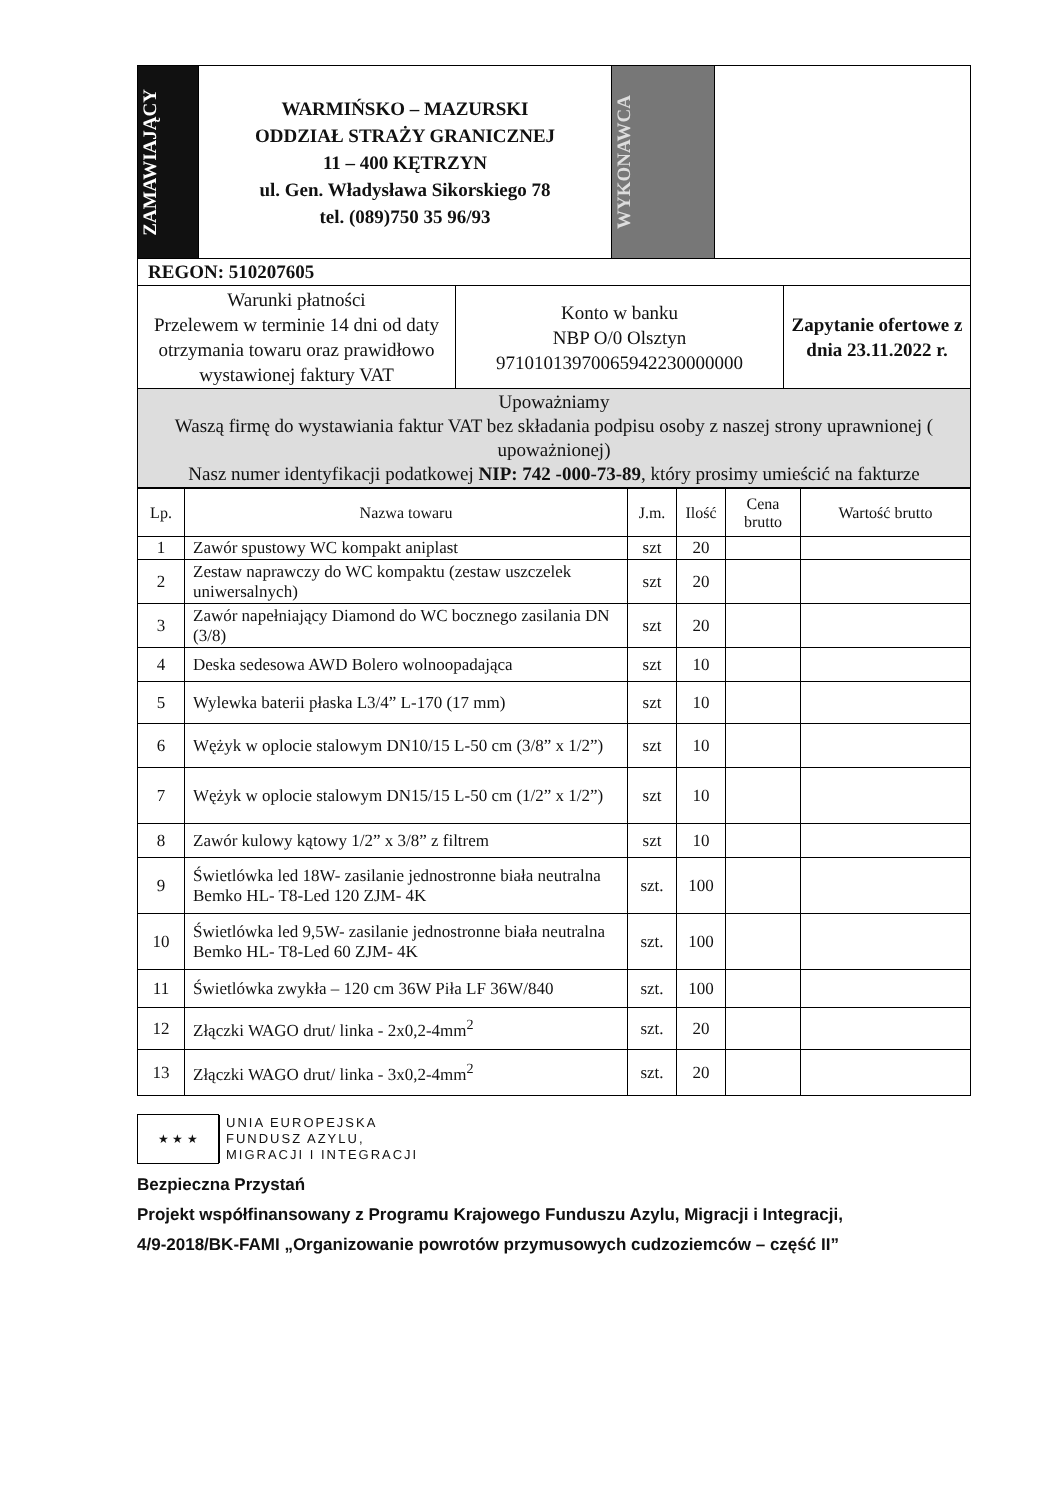| ZAMAWIAJĄCY | WARMIŃSKO – MAZURSKI ODDZIAŁ STRAŻY GRANICZNEJ 11 – 400 KĘTRZYN ul. Gen. Władysława Sikorskiego 78 tel. (089)750 35 96/93 | WYKONAWCA | |
| REGON: 510207605 | | |
| Warunki płatności Przelewem w terminie 14 dni od daty otrzymania towaru oraz prawidłowo wystawionej faktury VAT | Konto w banku NBP O/0 Olsztyn 97101013970065942230000000 | Zapytanie ofertowe z dnia 23.11.2022 r. |
| Upoważniamy Waszą firmę do wystawiania faktur VAT bez składania podpisu osoby z naszej strony uprawnionej ( upoważnionej) Nasz numer identyfikacji podatkowej NIP: 742 -000-73-89 , który prosimy umieścić na fakturze | | |
| Lp. | Nazwa towaru | J.m. | Ilość | Cena brutto | Wartość brutto |
| --- | --- | --- | --- | --- | --- |
| 1 | Zawór spustowy WC kompakt aniplast | szt | 20 | | |
| 2 | Zestaw naprawczy do WC kompaktu (zestaw uszczelek uniwersalnych) | szt | 20 | | |
| 3 | Zawór napełniający Diamond do WC bocznego zasilania DN (3/8) | szt | 20 | | |
| 4 | Deska sedesowa AWD Bolero wolnoopadająca | szt | 10 | | |
| 5 | Wylewka baterii płaska L3/4” L-170 (17 mm) | szt | 10 | | |
| 6 | Wężyk w oplocie stalowym DN10/15 L-50 cm (3/8” x 1/2”) | szt | 10 | | |
| 7 | Wężyk w oplocie stalowym DN15/15 L-50 cm (1/2” x 1/2”) | szt | 10 | | |
| 8 | Zawór kulowy kątowy 1/2” x 3/8” z filtrem | szt | 10 | | |
| 9 | Świetlówka led 18W- zasilanie jednostronne biała neutralna Bemko HL- T8-Led 120 ZJM- 4K | szt. | 100 | | |
| 10 | Świetlówka led 9,5W- zasilanie jednostronne biała neutralna Bemko HL- T8-Led 60 ZJM- 4K | szt. | 100 | | |
| 11 | Świetlówka zwykła – 120 cm 36W Piła LF 36W/840 | szt. | 100 | | |
| 12 | Złączki WAGO drut/ linka - 2x0,2-4mm<sup>2</sup> | szt. | 20 | | |
| 13 | Złączki WAGO drut/ linka - 3x0,2-4mm<sup>2</sup> | szt. | 20 | | |
★ ★ ★
UNIA EUROPEJSKA
FUNDUSZ AZYLU,
MIGRACJI I INTEGRACJI
Bezpieczna Przystań
Projekt współfinansowany z Programu Krajowego Funduszu Azylu, Migracji i Integracji,
4/9-2018/BK-FAMI „Organizowanie powrotów przymusowych cudzoziemców – część II”